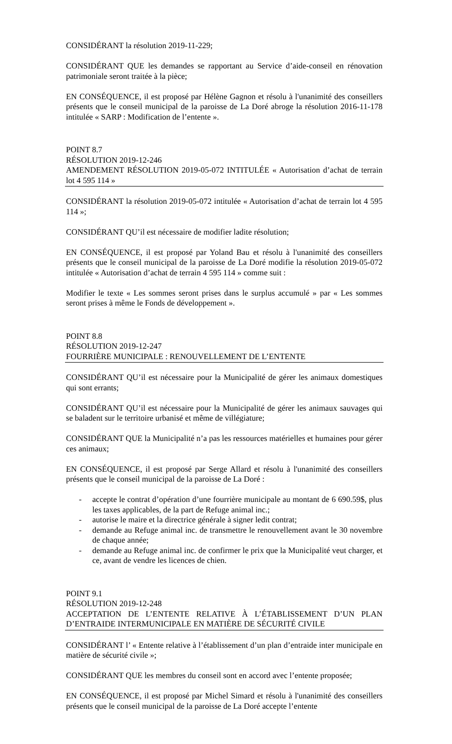CONSIDÉRANT la résolution 2019-11-229;
CONSIDÉRANT QUE les demandes se rapportant au Service d’aide-conseil en rénovation patrimoniale seront traitée à la pièce;
EN CONSÉQUENCE, il est proposé par Hélène Gagnon et résolu à l'unanimité des conseillers présents que le conseil municipal de la paroisse de La Doré abroge la résolution 2016-11-178 intitulée « SARP : Modification de l’entente ».
POINT 8.7
RÉSOLUTION 2019-12-246
AMENDEMENT RÉSOLUTION 2019-05-072 INTITULÉE « Autorisation d’achat de terrain lot 4 595 114 »
CONSIDÉRANT la résolution 2019-05-072 intitulée « Autorisation d’achat de terrain lot 4 595 114 »;
CONSIDÉRANT QU’il est nécessaire de modifier ladite résolution;
EN CONSÉQUENCE, il est proposé par Yoland Bau et résolu à l'unanimité des conseillers présents que le conseil municipal de la paroisse de La Doré modifie la résolution 2019-05-072 intitulée « Autorisation d’achat de terrain 4 595 114 » comme suit :
Modifier le texte « Les sommes seront prises dans le surplus accumulé » par « Les sommes seront prises à même le Fonds de développement ».
POINT 8.8
RÉSOLUTION 2019-12-247
FOURRIÈRE MUNICIPALE : RENOUVELLEMENT DE L’ENTENTE
CONSIDÉRANT QU’il est nécessaire pour la Municipalité de gérer les animaux domestiques qui sont errants;
CONSIDÉRANT QU’il est nécessaire pour la Municipalité de gérer les animaux sauvages qui se baladent sur le territoire urbanisé et même de villégiature;
CONSIDÉRANT QUE la Municipalité n’a pas les ressources matérielles et humaines pour gérer ces animaux;
EN CONSÉQUENCE, il est proposé par Serge Allard et résolu à l'unanimité des conseillers présents que le conseil municipal de la paroisse de La Doré :
- accepte le contrat d’opération d’une fourrière municipale au montant de 6 690.59$, plus les taxes applicables, de la part de Refuge animal inc.;
- autorise le maire et la directrice générale à signer ledit contrat;
- demande au Refuge animal inc. de transmettre le renouvellement avant le 30 novembre de chaque année;
- demande au Refuge animal inc. de confirmer le prix que la Municipalité veut charger, et ce, avant de vendre les licences de chien.
POINT 9.1
RÉSOLUTION 2019-12-248
ACCEPTATION DE L’ENTENTE RELATIVE À L’ÉTABLISSEMENT D’UN PLAN D’ENTRAIDE INTERMUNICIPALE EN MATIÈRE DE SÉCURITÉ CIVILE
CONSIDÉRANT l’ « Entente relative à l’établissement d’un plan d’entraide inter municipale en matière de sécurité civile »;
CONSIDÉRANT QUE les membres du conseil sont en accord avec l’entente proposée;
EN CONSÉQUENCE, il est proposé par Michel Simard et résolu à l'unanimité des conseillers présents que le conseil municipal de la paroisse de La Doré accepte l’entente